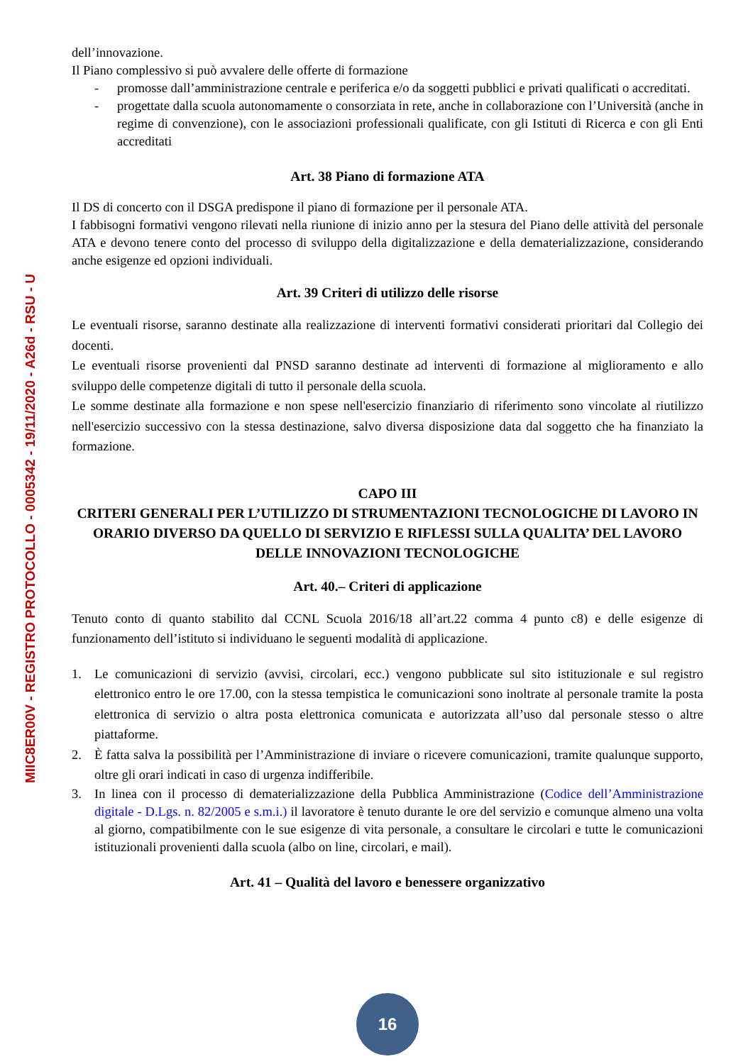MIIC8ER00V - REGISTRO PROTOCOLLO - 0005342 - 19/11/2020 - A26d - RSU - U
dell’innovazione.
Il Piano complessivo si può avvalere delle offerte di formazione
- promosse dall’amministrazione centrale e periferica e/o da soggetti pubblici e privati qualificati o accreditati.
- progettate dalla scuola autonomamente o consorziata in rete, anche in collaborazione con l’Università (anche in regime di convenzione), con le associazioni professionali qualificate, con gli Istituti di Ricerca e con gli Enti accreditati
Art. 38 Piano di formazione ATA
Il DS di concerto con il DSGA predispone il piano di formazione per il personale ATA.
I fabbisogni formativi vengono rilevati nella riunione di inizio anno per la stesura del Piano delle attività del personale ATA e devono tenere conto del processo di sviluppo della digitalizzazione e della dematerializzazione, considerando anche esigenze ed opzioni individuali.
Art. 39 Criteri di utilizzo delle risorse
Le eventuali risorse, saranno destinate alla realizzazione di interventi formativi considerati prioritari dal Collegio dei docenti.
Le eventuali risorse provenienti dal PNSD saranno destinate ad interventi di formazione al miglioramento e allo sviluppo delle competenze digitali di tutto il personale della scuola.
Le somme destinate alla formazione e non spese nell'esercizio finanziario di riferimento sono vincolate al riutilizzo nell'esercizio successivo con la stessa destinazione, salvo diversa disposizione data dal soggetto che ha finanziato la formazione.
CAPO III
CRITERI GENERALI PER L’UTILIZZO DI STRUMENTAZIONI TECNOLOGICHE DI LAVORO IN ORARIO DIVERSO DA QUELLO DI SERVIZIO E RIFLESSI SULLA QUALITA’ DEL LAVORO DELLE INNOVAZIONI TECNOLOGICHE
Art. 40.– Criteri di applicazione
Tenuto conto di quanto stabilito dal CCNL Scuola 2016/18 all’art.22 comma 4 punto c8) e delle esigenze di funzionamento dell’istituto si individuano le seguenti modalità di applicazione.
1. Le comunicazioni di servizio (avvisi, circolari, ecc.) vengono pubblicate sul sito istituzionale e sul registro elettronico entro le ore 17.00, con la stessa tempistica le comunicazioni sono inoltrate al personale tramite la posta elettronica di servizio o altra posta elettronica comunicata e autorizzata all’uso dal personale stesso o altre piattaforme.
2. È fatta salva la possibilità per l’Amministrazione di inviare o ricevere comunicazioni, tramite qualunque supporto, oltre gli orari indicati in caso di urgenza indifferibile.
3. In linea con il processo di dematerializzazione della Pubblica Amministrazione (Codice dell’Amministrazione digitale - D.Lgs. n. 82/2005 e s.m.i.) il lavoratore è tenuto durante le ore del servizio e comunque almeno una volta al giorno, compatibilmente con le sue esigenze di vita personale, a consultare le circolari e tutte le comunicazioni istituzionali provenienti dalla scuola (albo on line, circolari, e mail).
Art. 41 – Qualità del lavoro e benessere organizzativo
16